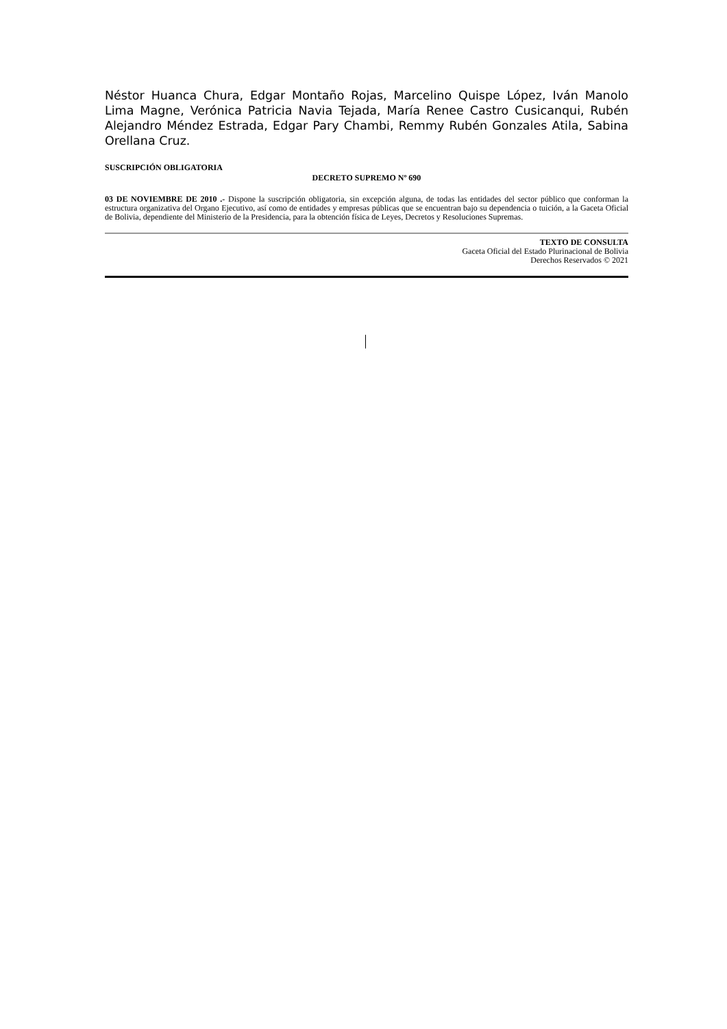Néstor Huanca Chura, Edgar Montaño Rojas, Marcelino Quispe López, Iván Manolo Lima Magne, Verónica Patricia Navia Tejada, María Renee Castro Cusicanqui, Rubén Alejandro Méndez Estrada, Edgar Pary Chambi, Remmy Rubén Gonzales Atila, Sabina Orellana Cruz.
SUSCRIPCIÓN OBLIGATORIA
DECRETO SUPREMO Nº 690
03 DE NOVIEMBRE DE 2010 .- Dispone la suscripción obligatoria, sin excepción alguna, de todas las entidades del sector público que conforman la estructura organizativa del Organo Ejecutivo, así como de entidades y empresas públicas que se encuentran bajo su dependencia o tuición, a la Gaceta Oficial de Bolivia, dependiente del Ministerio de la Presidencia, para la obtención física de Leyes, Decretos y Resoluciones Supremas.
TEXTO DE CONSULTA
Gaceta Oficial del Estado Plurinacional de Bolivia
Derechos Reservados © 2021